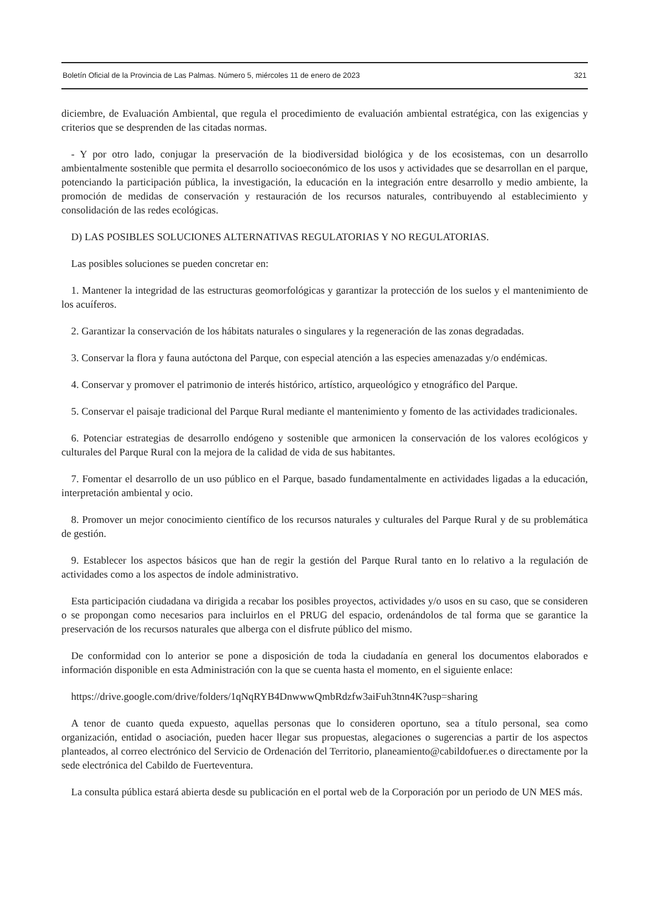Boletín Oficial de la Provincia de Las Palmas. Número 5, miércoles 11 de enero de 2023 321
diciembre, de Evaluación Ambiental, que regula el procedimiento de evaluación ambiental estratégica, con las exigencias y criterios que se desprenden de las citadas normas.
- Y por otro lado, conjugar la preservación de la biodiversidad biológica y de los ecosistemas, con un desarrollo ambientalmente sostenible que permita el desarrollo socioeconómico de los usos y actividades que se desarrollan en el parque, potenciando la participación pública, la investigación, la educación en la integración entre desarrollo y medio ambiente, la promoción de medidas de conservación y restauración de los recursos naturales, contribuyendo al establecimiento y consolidación de las redes ecológicas.
D) LAS POSIBLES SOLUCIONES ALTERNATIVAS REGULATORIAS Y NO REGULATORIAS.
Las posibles soluciones se pueden concretar en:
1. Mantener la integridad de las estructuras geomorfológicas y garantizar la protección de los suelos y el mantenimiento de los acuíferos.
2. Garantizar la conservación de los hábitats naturales o singulares y la regeneración de las zonas degradadas.
3. Conservar la flora y fauna autóctona del Parque, con especial atención a las especies amenazadas y/o endémicas.
4. Conservar y promover el patrimonio de interés histórico, artístico, arqueológico y etnográfico del Parque.
5. Conservar el paisaje tradicional del Parque Rural mediante el mantenimiento y fomento de las actividades tradicionales.
6. Potenciar estrategias de desarrollo endógeno y sostenible que armonicen la conservación de los valores ecológicos y culturales del Parque Rural con la mejora de la calidad de vida de sus habitantes.
7. Fomentar el desarrollo de un uso público en el Parque, basado fundamentalmente en actividades ligadas a la educación, interpretación ambiental y ocio.
8. Promover un mejor conocimiento científico de los recursos naturales y culturales del Parque Rural y de su problemática de gestión.
9. Establecer los aspectos básicos que han de regir la gestión del Parque Rural tanto en lo relativo a la regulación de actividades como a los aspectos de índole administrativo.
Esta participación ciudadana va dirigida a recabar los posibles proyectos, actividades y/o usos en su caso, que se consideren o se propongan como necesarios para incluirlos en el PRUG del espacio, ordenándolos de tal forma que se garantice la preservación de los recursos naturales que alberga con el disfrute público del mismo.
De conformidad con lo anterior se pone a disposición de toda la ciudadanía en general los documentos elaborados e información disponible en esta Administración con la que se cuenta hasta el momento, en el siguiente enlace:
https://drive.google.com/drive/folders/1qNqRYB4DnwwwQmbRdzfw3aiFuh3tnn4K?usp=sharing
A tenor de cuanto queda expuesto, aquellas personas que lo consideren oportuno, sea a título personal, sea como organización, entidad o asociación, pueden hacer llegar sus propuestas, alegaciones o sugerencias a partir de los aspectos planteados, al correo electrónico del Servicio de Ordenación del Territorio, planeamiento@cabildofuer.es o directamente por la sede electrónica del Cabildo de Fuerteventura.
La consulta pública estará abierta desde su publicación en el portal web de la Corporación por un periodo de UN MES más.